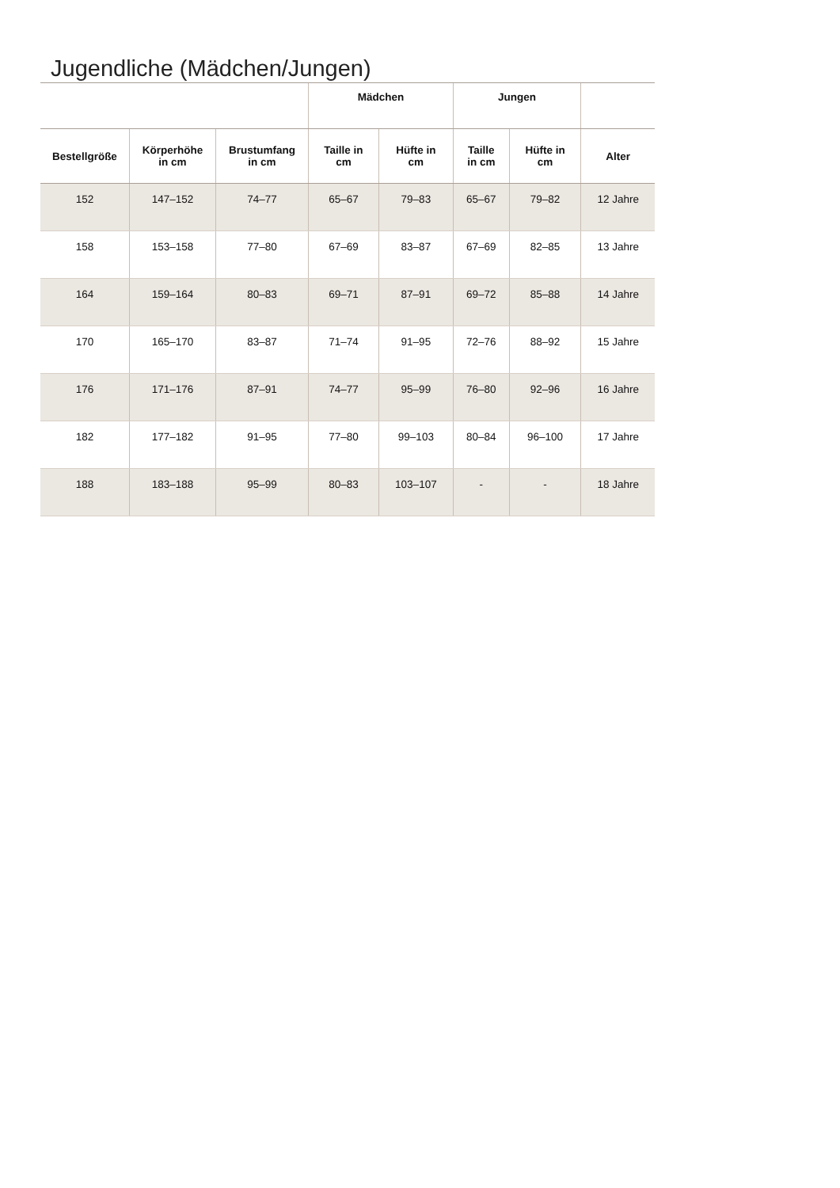Jugendliche (Mädchen/Jungen)
| | | | Mädchen | | Jungen | | |
| --- | --- | --- | --- | --- | --- | --- | --- |
| Bestellgröße | Körperhöhe in cm | Brustumfang in cm | Taille in cm | Hüfte in cm | Taille in cm | Hüfte in cm | Alter |
| 152 | 147–152 | 74–77 | 65–67 | 79–83 | 65–67 | 79–82 | 12 Jahre |
| 158 | 153–158 | 77–80 | 67–69 | 83–87 | 67–69 | 82–85 | 13 Jahre |
| 164 | 159–164 | 80–83 | 69–71 | 87–91 | 69–72 | 85–88 | 14 Jahre |
| 170 | 165–170 | 83–87 | 71–74 | 91–95 | 72–76 | 88–92 | 15 Jahre |
| 176 | 171–176 | 87–91 | 74–77 | 95–99 | 76–80 | 92–96 | 16 Jahre |
| 182 | 177–182 | 91–95 | 77–80 | 99–103 | 80–84 | 96–100 | 17 Jahre |
| 188 | 183–188 | 95–99 | 80–83 | 103–107 | - | - | 18 Jahre |